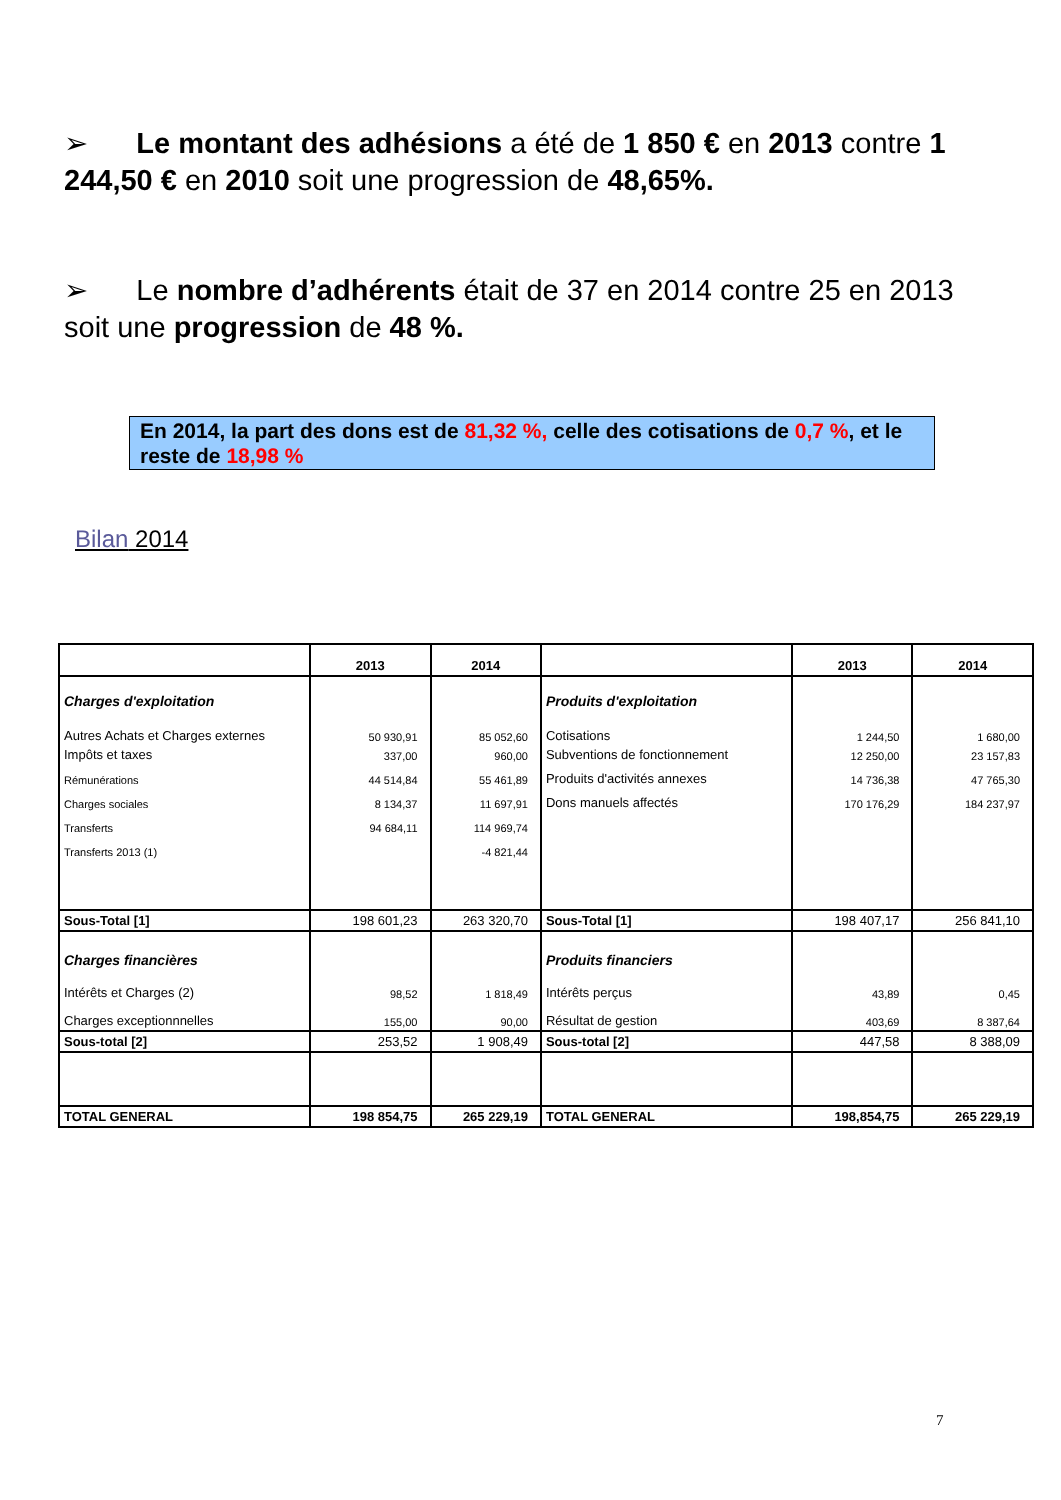➢ Le montant des adhésions a été de 1 850 € en 2013 contre 1 244,50 € en 2010 soit une progression de 48,65%.
➢ Le nombre d’adhérents était de 37 en 2014 contre 25 en 2013 soit une progression de 48 %.
En 2014, la part des dons est de 81,32 %, celle des cotisations de 0,7 %, et le reste de 18,98 %
Bilan 2014
| | 2013 | 2014 | | 2013 | 2014 |
| Charges d'exploitation | | | Produits d'exploitation | | |
| Autres Achats et Charges externes | 50 930,91 | 85 052,60 | Cotisations | 1 244,50 | 1 680,00 |
| Impôts et taxes | 337,00 | 960,00 | Subventions de fonctionnement | 12 250,00 | 23 157,83 |
| Rémunérations | 44 514,84 | 55 461,89 | Produits d'activités annexes | 14 736,38 | 47 765,30 |
| Charges sociales | 8 134,37 | 11 697,91 | Dons manuels affectés | 170 176,29 | 184 237,97 |
| Transferts | 94 684,11 | 114 969,74 | | | |
| Transferts 2013 (1) | | -4 821,44 | | | |
| Sous-Total [1] | 198 601,23 | 263 320,70 | Sous-Total [1] | 198 407,17 | 256 841,10 |
| Charges financières | | | Produits financiers | | |
| Intérêts et Charges (2) | 98,52 | 1 818,49 | Intérêts perçus | 43,89 | 0,45 |
| Charges exceptionnnelles | 155,00 | 90,00 | Résultat de gestion | 403,69 | 8 387,64 |
| Sous-total [2] | 253,52 | 1 908,49 | Sous-total [2] | 447,58 | 8 388,09 |
| TOTAL GENERAL | 198 854,75 | 265 229,19 | TOTAL GENERAL | 198,854,75 | 265 229,19 |
7